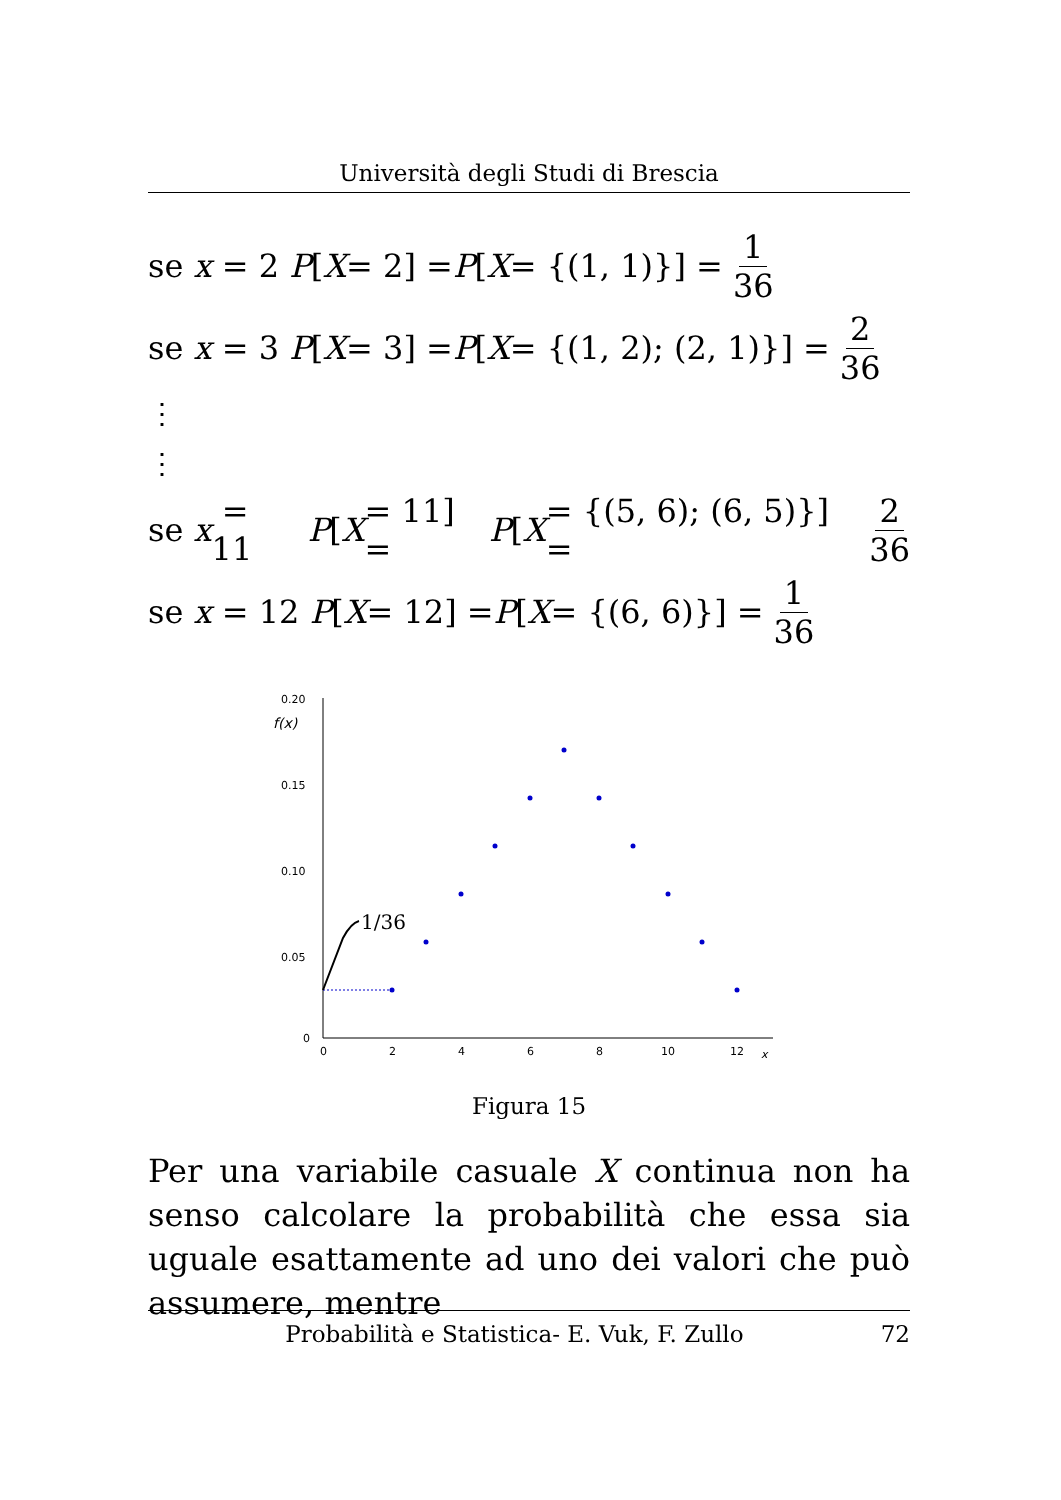Università degli Studi di Brescia
se x = 2 P [X = 2] = P [X = {(1, 1)}] = 1 36
se x = 3 P [X = 3] = P [X = {(1, 2); (2, 1)}] = 2 36
⋮
⋮
se x = 11 P [X = 11] = P [X = {(5, 6); (6, 5)}] = 2 36
se x = 12 P [X = 12] = P [X = {(6, 6)}] = 1 36
0.20
0.15
0.10
0.05
0
f(x)
0
2
4
6
8
10
12
x
1/36
Figura 15
Per una variabile casuale X continua non ha senso calcolare la probabilità che essa sia uguale esattamente ad uno dei valori che può assumere, mentre
Probabilità e Statistica- E. Vuk, F. Zullo 72